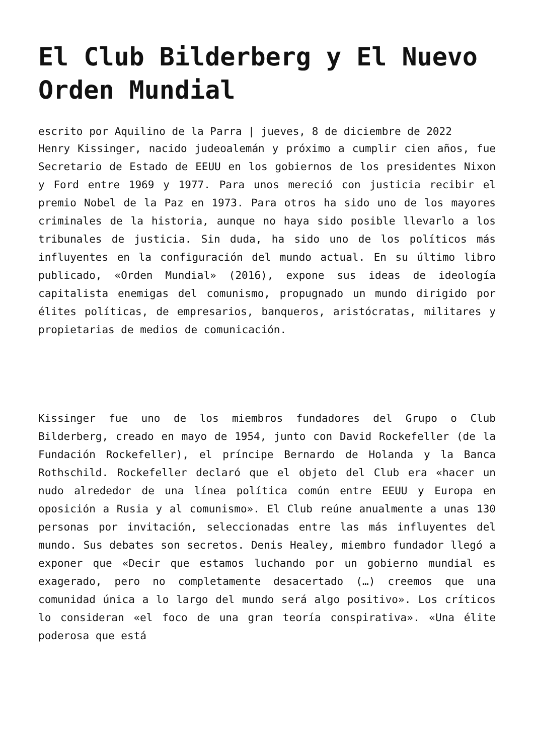El Club Bilderberg y El Nuevo Orden Mundial
escrito por Aquilino de la Parra | jueves, 8 de diciembre de 2022
Henry Kissinger, nacido judeoalemán y próximo a cumplir cien años, fue Secretario de Estado de EEUU en los gobiernos de los presidentes Nixon y Ford entre 1969 y 1977. Para unos mereció con justicia recibir el premio Nobel de la Paz en 1973. Para otros ha sido uno de los mayores criminales de la historia, aunque no haya sido posible llevarlo a los tribunales de justicia. Sin duda, ha sido uno de los políticos más influyentes en la configuración del mundo actual. En su último libro publicado, «Orden Mundial» (2016), expone sus ideas de ideología capitalista enemigas del comunismo, propugnado un mundo dirigido por élites políticas, de empresarios, banqueros, aristócratas, militares y propietarias de medios de comunicación.
Kissinger fue uno de los miembros fundadores del Grupo o Club Bilderberg, creado en mayo de 1954, junto con David Rockefeller (de la Fundación Rockefeller), el príncipe Bernardo de Holanda y la Banca Rothschild. Rockefeller declaró que el objeto del Club era «hacer un nudo alrededor de una línea política común entre EEUU y Europa en oposición a Rusia y al comunismo». El Club reúne anualmente a unas 130 personas por invitación, seleccionadas entre las más influyentes del mundo. Sus debates son secretos. Denis Healey, miembro fundador llegó a exponer que «Decir que estamos luchando por un gobierno mundial es exagerado, pero no completamente desacertado (…) creemos que una comunidad única a lo largo del mundo será algo positivo». Los críticos lo consideran «el foco de una gran teoría conspirativa». «Una élite poderosa que está